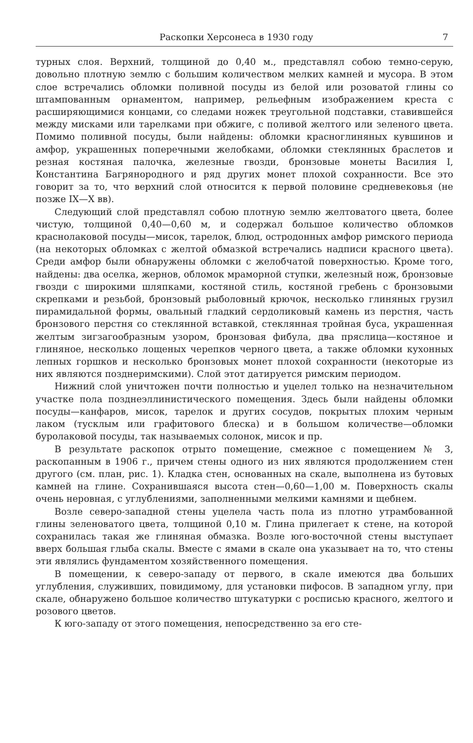Раскопки Херсонеса в 1930 году 7
турных слоя. Верхний, толщиной до 0,40 м., представлял собою темно-серую, довольно плотную землю с большим количеством мелких камней и мусора. В этом слое встречались обломки поливной посуды из белой или розоватой глины со штампованным орнаментом, например, рельефным изображением креста с расширяющимися концами, со следами ножек треугольной подставки, ставившейся между мисками или тарелками при обжиге, с поливой желтого или зеленого цвета. Помимо поливной посуды, были найдены: обломки красноглиняных кувшинов и амфор, украшенных поперечными желобками, обломки стеклянных браслетов и резная костяная палочка, железные гвозди, бронзовые монеты Василия I, Константина Багрянородного и ряд других монет плохой сохранности. Все это говорит за то, что верхний слой относится к первой половине средневековья (не позже IX—X вв).
Следующий слой представлял собою плотную землю желтоватого цвета, более чистую, толщиной 0,40—0,60 м, и содержал большое количество обломков краснолаковой посуды—мисок, тарелок, блюд, остродонных амфор римского периода (на некоторых обломках с желтой обмазкой встречались надписи красного цвета). Среди амфор были обнаружены обломки с желобчатой поверхностью. Кроме того, найдены: два оселка, жернов, обломок мраморной ступки, железный нож, бронзовые гвозди с широкими шляпками, костяной стиль, костяной гребень с бронзовыми скрепками и резьбой, бронзовый рыболовный крючок, несколько глиняных грузил пирамидальной формы, овальный гладкий сердоликовый камень из перстня, часть бронзового перстня со стеклянной вставкой, стеклянная тройная буса, украшенная желтым зигзагообразным узором, бронзовая фибула, два пряслица—костяное и глиняное, несколько лощеных черепков черного цвета, а также обломки кухонных лепных горшков и несколько бронзовых монет плохой сохранности (некоторые из них являются позднеримскими). Слой этот датируется римским периодом.
Нижний слой уничтожен почти полностью и уцелел только на незначительном участке пола позднеэллинистического помещения. Здесь были найдены обломки посуды—канфаров, мисок, тарелок и других сосудов, покрытых плохим черным лаком (тусклым или графитового блеска) и в большом количестве—обломки буролаковой посуды, так называемых солонок, мисок и пр.
В результате раскопок отрыто помещение, смежное с помещением № 3, раскопанным в 1906 г., причем стены одного из них являются продолжением стен другого (см. план, рис. 1). Кладка стен, основанных на скале, выполнена из бутовых камней на глине. Сохранившаяся высота стен—0,60—1,00 м. Поверхность скалы очень неровная, с углублениями, заполненными мелкими камнями и щебнем.
Возле северо-западной стены уцелела часть пола из плотно утрамбованной глины зеленоватого цвета, толщиной 0,10 м. Глина прилегает к стене, на которой сохранилась такая же глиняная обмазка. Возле юго-восточной стены выступает вверх большая глыба скалы. Вместе с ямами в скале она указывает на то, что стены эти являлись фундаментом хозяйственного помещения.
В помещении, к северо-западу от первого, в скале имеются два больших углубления, служивших, повидимому, для установки пифосов. В западном углу, при скале, обнаружено большое количество штукатурки с росписью красного, желтого и розового цветов.
К юго-западу от этого помещения, непосредственно за его сте-